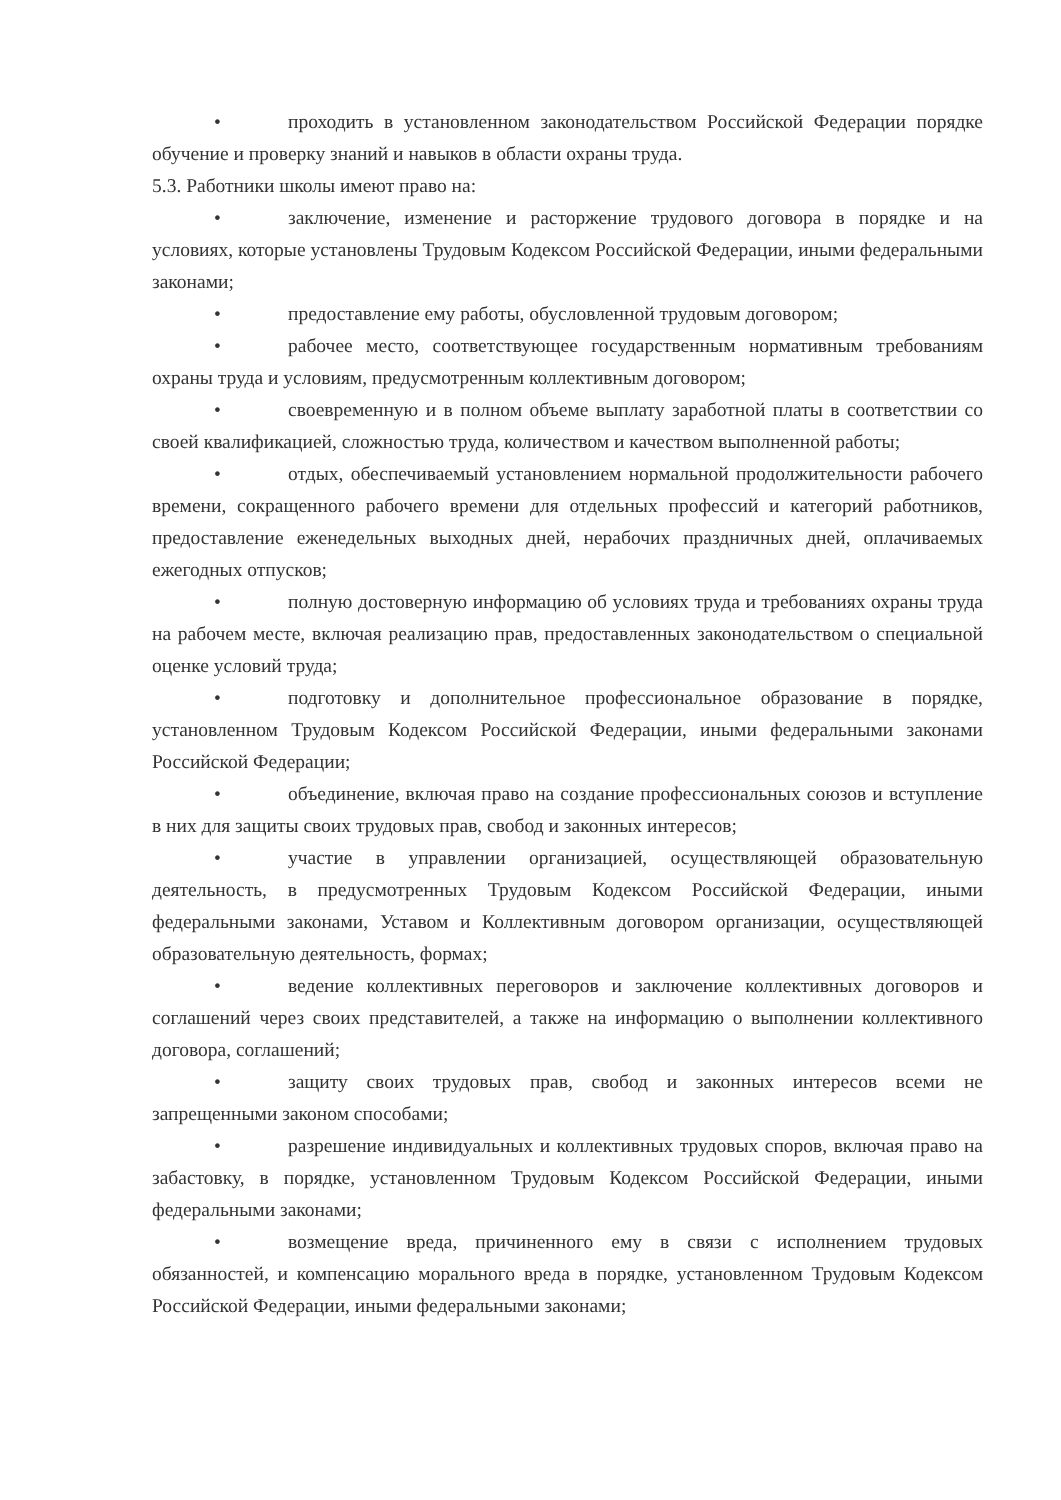• проходить в установленном законодательством Российской Федерации порядке обучение и проверку знаний и навыков в области охраны труда.
5.3. Работники школы имеют право на:
• заключение, изменение и расторжение трудового договора в порядке и на условиях, которые установлены Трудовым Кодексом Российской Федерации, иными федеральными законами;
• предоставление ему работы, обусловленной трудовым договором;
• рабочее место, соответствующее государственным нормативным требованиям охраны труда и условиям, предусмотренным коллективным договором;
• своевременную и в полном объеме выплату заработной платы в соответствии со своей квалификацией, сложностью труда, количеством и качеством выполненной работы;
• отдых, обеспечиваемый установлением нормальной продолжительности рабочего времени, сокращенного рабочего времени для отдельных профессий и категорий работников, предоставление еженедельных выходных дней, нерабочих праздничных дней, оплачиваемых ежегодных отпусков;
• полную достоверную информацию об условиях труда и требованиях охраны труда на рабочем месте, включая реализацию прав, предоставленных законодательством о специальной оценке условий труда;
• подготовку и дополнительное профессиональное образование в порядке, установленном Трудовым Кодексом Российской Федерации, иными федеральными законами Российской Федерации;
• объединение, включая право на создание профессиональных союзов и вступление в них для защиты своих трудовых прав, свобод и законных интересов;
• участие в управлении организацией, осуществляющей образовательную деятельность, в предусмотренных Трудовым Кодексом Российской Федерации, иными федеральными законами, Уставом и Коллективным договором организации, осуществляющей образовательную деятельность, формах;
• ведение коллективных переговоров и заключение коллективных договоров и соглашений через своих представителей, а также на информацию о выполнении коллективного договора, соглашений;
• защиту своих трудовых прав, свобод и законных интересов всеми не запрещенными законом способами;
• разрешение индивидуальных и коллективных трудовых споров, включая право на забастовку, в порядке, установленном Трудовым Кодексом Российской Федерации, иными федеральными законами;
• возмещение вреда, причиненного ему в связи с исполнением трудовых обязанностей, и компенсацию морального вреда в порядке, установленном Трудовым Кодексом Российской Федерации, иными федеральными законами;